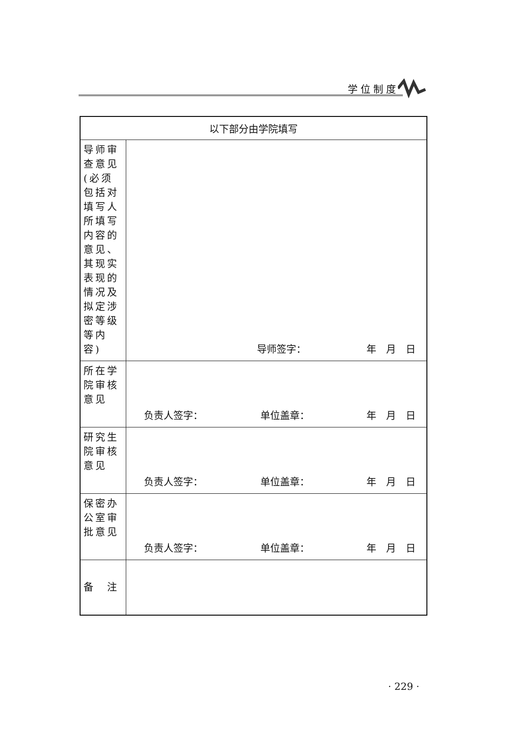学位制度
| 以下部分由学院填写 | |
| 导师审查意见(必须包括对填写人所填写内容的意见、其现实表现的情况及拟定涉密等级等内容) | 导师签字： 年 月 日 |
| 所在学院审核意见 | 负责人签字： 单位盖章： 年 月 日 |
| 研究生院审核意见 | 负责人签字： 单位盖章： 年 月 日 |
| 保密办公室审批意见 | 负责人签字： 单位盖章： 年 月 日 |
| 备 注 | |
· 229 ·